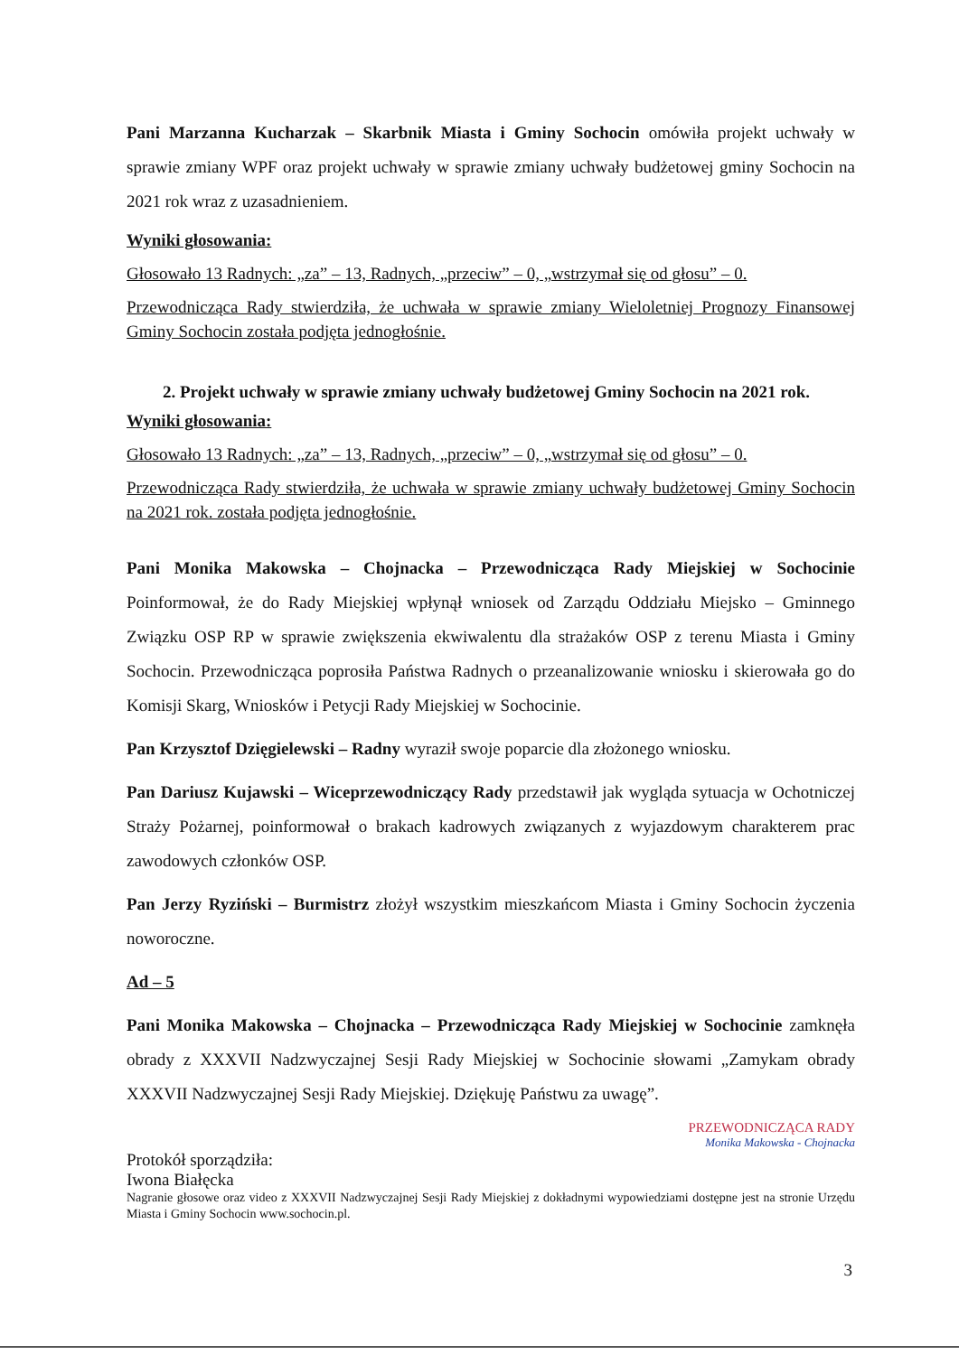Pani Marzanna Kucharzak – Skarbnik Miasta i Gminy Sochocin omówiła projekt uchwały w sprawie zmiany WPF oraz projekt uchwały w sprawie zmiany uchwały budżetowej gminy Sochocin na 2021 rok wraz z uzasadnieniem.
Wyniki głosowania:
Głosowało 13 Radnych: „za” – 13, Radnych, „przeciw” – 0, „wstrzymał się od głosu” – 0.
Przewodnicząca Rady stwierdziła, że uchwała w sprawie zmiany Wieloletniej Prognozy Finansowej Gminy Sochocin została podjęta jednogłośnie.
2. Projekt uchwały w sprawie zmiany uchwały budżetowej Gminy Sochocin na 2021 rok.
Wyniki głosowania:
Głosowało 13 Radnych: „za” – 13, Radnych, „przeciw” – 0, „wstrzymał się od głosu” – 0.
Przewodnicząca Rady stwierdziła, że uchwała w sprawie zmiany uchwały budżetowej Gminy Sochocin na 2021 rok. została podjęta jednogłośnie.
Pani Monika Makowska – Chojnacka – Przewodnicząca Rady Miejskiej w Sochocinie Poinformował, że do Rady Miejskiej wpłynął wniosek od Zarządu Oddziału Miejsko – Gminnego Związku OSP RP w sprawie zwiększenia ekwiwalentu dla strażaków OSP z terenu Miasta i Gminy Sochocin. Przewodnicząca poprosiła Państwa Radnych o przeanalizowanie wniosku i skierowała go do Komisji Skarg, Wniosków i Petycji Rady Miejskiej w Sochocinie.
Pan Krzysztof Dzięgielewski – Radny wyraził swoje poparcie dla złożonego wniosku.
Pan Dariusz Kujawski – Wiceprzewodniczący Rady przedstawił jak wygląda sytuacja w Ochotniczej Straży Pożarnej, poinformował o brakach kadrowych związanych z wyjazdowym charakterem prac zawodowych członków OSP.
Pan Jerzy Ryziński – Burmistrz złożył wszystkim mieszkańcom Miasta i Gminy Sochocin życzenia noworoczne.
Ad – 5
Pani Monika Makowska – Chojnacka – Przewodnicząca Rady Miejskiej w Sochocinie zamknęła obrady z XXXVII Nadzwyczajnej Sesji Rady Miejskiej w Sochocinie słowami „Zamykam obrady XXXVII Nadzwyczajnej Sesji Rady Miejskiej. Dziękuję Państwu za uwagę”.
PRZEWODNICZĄCA RADY
Monika Makowska - Chojnacka
Protokół sporządziła:
Iwona Białęcka
Nagranie głosowe oraz video z XXXVII Nadzwyczajnej Sesji Rady Miejskiej z dokładnymi wypowiedziami dostępne jest na stronie Urzędu Miasta i Gminy Sochocin www.sochocin.pl.
3